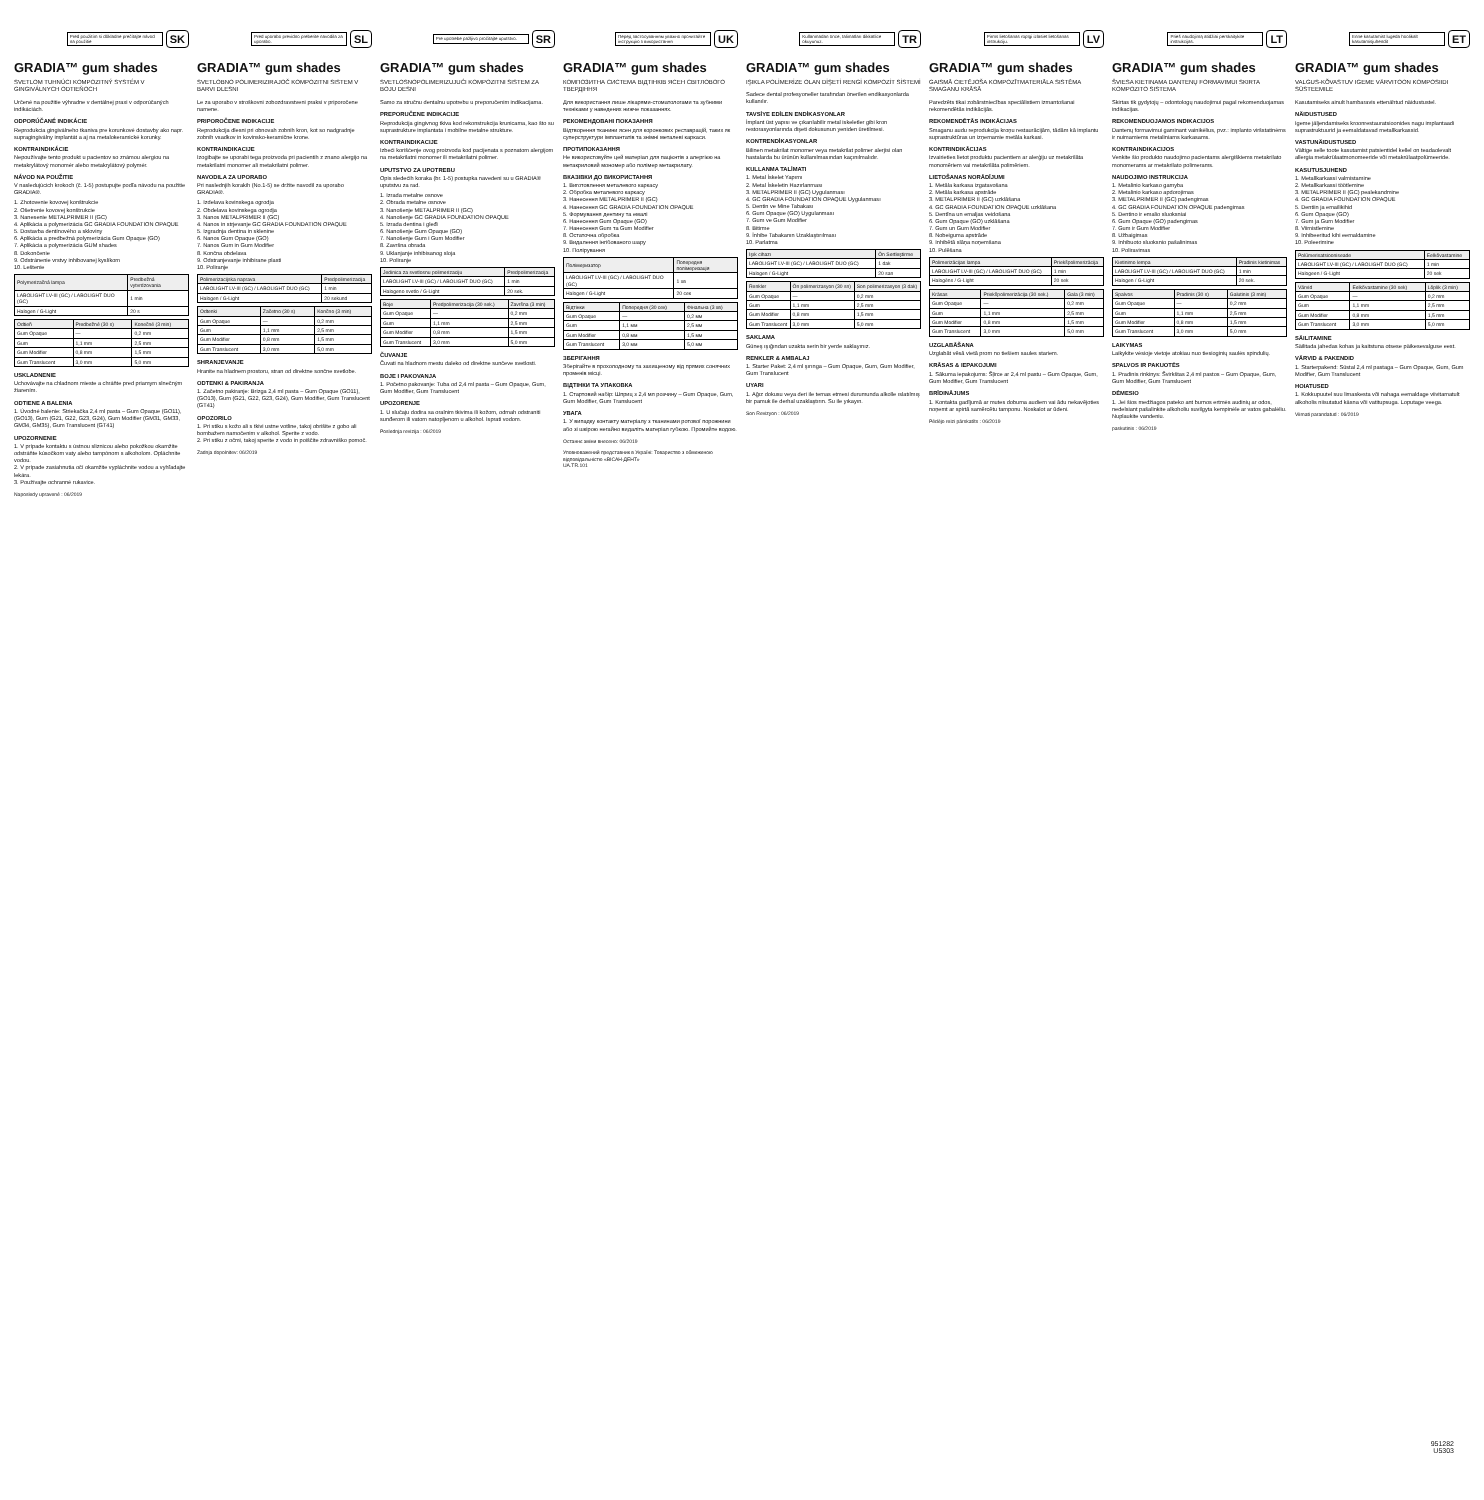Pred použitím si dôkladne prečítajte návod na použitie SK
GRADIA™ gum shades
SVETLOM TUHNÚCI KOMPOZITNÝ SYSTÉM V GINGIVÁLNYCH ODTIEŇOCH
Určené na použitie výhradne v dentálnej praxi v odporúčaných indikáciách.
ODPORÚČANÉ INDIKÁCIE
Reprodukcia gingiválneho tkaniva pre korunkové dostavby ako napr. supragingiválny implantát a aj na metalokeramické korunky.
KONTRAINDIKÁCIE
Nepoužívajte tento produkt u pacientov so známou alergiou na metakrylátový monomér alebo metakrylátový polymér.
NÁVOD NA POUŽITIE
V nasledujúcich krokoch (č. 1-5) postupujte podľa návodu na použitie GRADIA®.
1. Zhotovenie kovovej konštrukcie
2. Ošetrenie kovovej konštrukcie
3. Nanesenie METALPRIMER II (GC)
4. Aplikácia a polymerizácia GC GRADIA FOUNDATION OPAQUE
5. Dostavba dentínového a skloviny
6. Aplikácia a predbežná polymerizácia Gum Opaque (GO)
7. Aplikácia a polymerizácia GUM shades
8. Dokončenie
9. Odstránenie vrstvy inhibovanej kyslíkom
10. Leštenie
| Polymerizačná lampa | Predbežná vytvrdzovania |
| --- | --- |
| LABOLIGHT LV-III (GC) / LABOLIGHT DUO (GC) | 1 min |
| Halogen / G-Light | 20 s |
| Odtieň | Predbežné (30 s) | Konečné (3 min) |
| --- | --- | --- |
| Gum Opaque | — | 0,2 mm |
| Gum | 1,1 mm | 2,5 mm |
| Gum Modifier | 0,8 mm | 1,5 mm |
| Gum Translucent | 3,0 mm | 5,0 mm |
USKLADNENIE
Uchovávajte na chladnom mieste a chráňte pred priamym slnečným žiarením.
ODTIENE A BALENIA
1. Úvodné balenie: Striekačka 2,4 ml pasta – Gum Opaque (GO11), (GO13), Gum (G21, G22, G23, G24), Gum Modifier (GM31, GM33, GM34, GM35), Gum Translucent (GT41)
UPOZORNENIE
1. V prípade kontaktu s ústnou sliznicou alebo pokožkou okamžite odstráňte kúsočkom vaty alebo tampónom s alkoholom. Opláchnite vodou.
2. V prípade zasiahnutia očí okamžite vypláchnite vodou a vyhľadajte lekára.
3. Používajte ochranné rukavice.
Naposledy upravené : 06/2019
Pred uporabo previdno preberite navodila za uporabo. SL
GRADIA™ gum shades
SVETLOBNO POLIMERIZIRAJOČ KOMPOZITNI SISTEM V BARVI DLESNI
Le za uporabo v stroškovni zobozdravstveni praksi v priporočene namene.
PRIPOROČENE INDIKACIJE
Reprodukcija dlesni pri obnovah zobnih kron, kot so nadgradnje zobnih vsadkov in kovinsko-keramične krone.
KONTRAINDIKACIJE
Izogibajte se uporabi tega proizvoda pri pacientih z znano alergijo na metakrilatni monomer ali metakrilatni polimer.
NAVODILA ZA UPORABO
Pri naslednjih korakih (No.1-5) se držite navodil za uporabo GRADIA®.
1. Izdelava kovinskega ogrodja
2. Obdelava kovinskega ogrodja
3. Nanos METALPRIMER II (GC)
4. Nanos in strjevanje GC GRADIA FOUNDATION OPAQUE
5. Izgradnja dentina in sklenine
6. Nanos Gum Opaque (GO)
7. Nanos Gum in Gum Modifier
8. Končna obdelava
9. Odstranjevanje inhibirane plasti
10. Poliranje
| Polimerizacijska naprava | Predpolimerizacija |
| --- | --- |
| LABOLIGHT LV-III (GC) / LABOLIGHT DUO (GC) | 1 min |
| Halogen / G-Light | 20 sekund |
| Odtenki | Začetno (30 s) | Končno (3 min) |
| --- | --- | --- |
| Gum Opaque | — | 0,2 mm |
| Gum | 1,1 mm | 2,5 mm |
| Gum Modifier | 0,8 mm | 1,5 mm |
| Gum Translucent | 3,0 mm | 5,0 mm |
SHRANJEVANJE
Hranite na hladnem prostoru, stran od direktne sončne svetlobe.
ODTENKI & PAKIRANJA
1. Začetno pakiranje: Brizga 2,4 ml pasta – Gum Opaque (GO11), (GO13), Gum (G21, G22, G23, G24), Gum Modifier, Gum Translucent (GT41)
OPOZORILO
1. Pri stiku s kožo ali s tkivi ustne votline, takoj obrišite z gobo ali bombažem namočenim v alkohol. Sperite z vodo.
2. Pri stiku z očmi, takoj sperite z vodo in poiščite zdravniško pomoč.
Zadnja dopolnitev: 06/2019
Pre upotrebe pažljivo pročitajte uputstvo. SR
GRADIA™ gum shades
SVETLOSNOPOLIMERIZUJUĆI KOMPOZITNI SISTEM ZA BOJU DESNI
Samo za stručnu dentalnu upotrebu u preporučenim indikacijama.
PREPORUČENE INDIKACIJE
Reprodukcija gingivnog tkiva kod rekonstrukcija krunicama, kao što su suprastrukture implantata i mobilne metalne strukture.
KONTRAINDIKACIJE
Izbeći korišćenje ovog proizvoda kod pacijenata s poznatom alergijom na metakrilatni monomer ili metakrilatni polimer.
UPUTSTVO ZA UPOTREBU
Opis sledećih koraka (br. 1-5) postupka navedeni su u GRADIA® uputstvu za rad.
1. Izrada metalne osnove
2. Obrada metalne osnove
3. Nanošenje METALPRIMER II (GC)
4. Nanošenje GC GRADIA FOUNDATION OPAQUE
5. Izrada dentina i gleđi
6. Nanošenje Gum Opaque (GO)
7. Nanošenje Gum i Gum Modifier
8. Završna obrada
9. Uklanjanje inhibisanog sloja
10. Poliranje
| Jedinica za svetlosnu polimerizaciju | Predpolimerizacija |
| --- | --- |
| LABOLIGHT LV-III (GC) / LABOLIGHT DUO (GC) | 1 min |
| Halogeno svetlo / G-Light | 20 sek. |
| Boje | Predpolimerizacija (30 sek.) | Završna (3 min) |
| --- | --- | --- |
| Gum Opaque | — | 0,2 mm |
| Gum | 1,1 mm | 2,5 mm |
| Gum Modifier | 0,8 mm | 1,5 mm |
| Gum Translucent | 3,0 mm | 5,0 mm |
ČUVANJE
Čuvati na hladnom mestu daleko od direktne sunčeve svetlosti.
BOJE I PAKOVANJA
1. Početno pakovanje: Tuba od 2,4 ml pasta – Gum Opaque, Gum, Gum Modifier, Gum Translucent
UPOZORENJE
1. U slučaju dodira sa oralnim tkivima ili kožom, odmah odstraniti sunđerom ili vatom natopljenom u alkohol. Isprati vodom.
Poslednja revizija : 06/2019
Перед застосуванням уважно прочитайте інструкцію з використання UK
GRADIA™ gum shades
КОМПОЗИТНА СИСТЕМА ВІДТІНКІВ ЯСЕН СВІТЛОВОГО ТВЕРДІННЯ
Для використання лише лікарями-стоматологами та зубними техніками у наведених нижче показаннях.
РЕКОМЕНДОВАНІ ПОКАЗАННЯ
Відтворення тканини ясен для коронкових реставрацій, таких як суперструктури імплантатів та знімні металеві каркаси.
ПРОТИПОКАЗАННЯ
Не використовуйте цей матеріал для пацієнтів з алергією на метакриловий мономер або полімер метакрилату.
ВКАЗІВКИ ДО ВИКОРИСТАННЯ
1. Виготовлення металевого каркасу
2. Обробка металевого каркасу
3. Нанесення METALPRIMER II (GC)
4. Нанесення GC GRADIA FOUNDATION OPAQUE
5. Формування дентину та емалі
6. Нанесення Gum Opaque (GO)
7. Нанесення Gum та Gum Modifier
8. Остаточна обробка
9. Видалення інгібованого шару
10. Полірування
| Полімеризатор | Попередня полімеризація |
| --- | --- |
| LABOLIGHT LV-III (GC) / LABOLIGHT DUO (GC) | 1 хв |
| Halogen / G-Light | 20 сек |
| Відтінки | Попередня (30 сек) | Фінальна (3 хв) |
| --- | --- | --- |
| Gum Opaque | — | 0,2 мм |
| Gum | 1,1 мм | 2,5 мм |
| Gum Modifier | 0,8 мм | 1,5 мм |
| Gum Translucent | 3,0 мм | 5,0 мм |
ЗБЕРІГАННЯ
Зберігайте в прохолодному та захищеному від прямих сонячних променів місці.
ВІДТІНКИ ТА УПАКОВКА
1. Стартовий набір: Шприц з 2,4 мл розчину – Gum Opaque, Gum, Gum Modifier, Gum Translucent
УВАГА
1. У випадку контакту матеріалу з тканинами ротової порожнини або зі шкірою негайно видаліть матеріал губкою. Промийте водою.
Останнє зміни внесено: 06/2019
Уповноважений представник в Україні: Товариство з обмеженою відповідальністю «ВІСАН-ДЕНТ»
UA.TR.101
Kullanmadan önce, talimatları dikkatlice okuyunuz. TR
GRADIA™ gum shades
IŞIKLA POLİMERİZE OLAN DİŞETİ RENGİ KOMPOZİT SİSTEMİ
Sadece dental profesyoneller tarafından önerilen endikasyonlarda kullanılır.
TAVSİYE EDİLEN ENDİKASYONLAR
İmplant üst yapısı ve çıkarılabilir metal iskeletler gibi kron restorasyonlarında dişeti dokusunun yeniden üretilmesi.
KONTRENDİKASYONLAR
Bilinen metakrilat monomer veya metakrilat polimer alerjisi olan hastalarda bu ürünün kullanılmasından kaçınılmalıdır.
KULLANMA TALİMATI
1. Metal İskelet Yapımı
2. Metal İskeletin Hazırlanması
3. METALPRIMER II (GC) Uygulanması
4. GC GRADIA FOUNDATION OPAQUE Uygulanması
5. Dentin ve Mine Tabakası
6. Gum Opaque (GO) Uygulanması
7. Gum ve Gum Modifier
8. Bitirme
9. İnhibe Tabakanın Uzaklaştırılması
10. Parlatma
| Işık cihazı | Ön Sertleştirme |
| --- | --- |
| LABOLIGHT LV-III (GC) / LABOLIGHT DUO (GC) | 1 dak |
| Halogen / G-Light | 20 san |
| Renkler | Ön polimerizasyon (30 sn) | Son polimerizasyon (3 dak) |
| --- | --- | --- |
| Gum Opaque | — | 0,2 mm |
| Gum | 1,1 mm | 2,5 mm |
| Gum Modifier | 0,8 mm | 1,5 mm |
| Gum Translucent | 3,0 mm | 5,0 mm |
SAKLAMA
Güneş ışığından uzakta serin bir yerde saklayınız.
RENKLER & AMBALAJ
1. Starter Paket: 2,4 ml şırınga – Gum Opaque, Gum, Gum Modifier, Gum Translucent
UYARI
1. Ağız dokusu veya deri ile temas etmesi durumunda alkolle ıslatılmış bir pamuk ile derhal uzaklaştırın. Su ile yıkayın.
Son Revizyon : 06/2019
Pirms lietošanas rūpīgi izlasiet lietošanas instrukciju. LV
GRADIA™ gum shades
GAISMĀ CIETĒJOŠA KOMPOZĪTMATERIĀLA SISTĒMA SMAGANU KRĀSĀ
Paredzēts tikai zobārstniecības speciālistiem izmantošanai rekomendētās indikācijās.
REKOMENDĒTĀS INDIKĀCIJAS
Smaganu audu reprodukcija kroņu restaurācijām, tādām kā implantu suprastruktūras un izņemamie metāla karkasi.
KONTRINDIKĀCIJAS
Izvairieties lietot produktu pacientiem ar alerģiju uz metakrilāta monomēriem vai metakrilāta polimēriem.
LIETOŠANAS NORĀDĪJUMI
1. Metāla karkasa izgatavošana
2. Metāla karkasa apstrāde
3. METALPRIMER II (GC) uzklāšana
4. GC GRADIA FOUNDATION OPAQUE uzklāšana
5. Dentīna un emaljas veidošana
6. Gum Opaque (GO) uzklāšana
7. Gum un Gum Modifier
8. Nobeiguma apstrāde
9. Inhibētā slāņa noņemšana
10. Pulēšana
| Polimerizācijas lampa | Priekšpolimerizācija |
| --- | --- |
| LABOLIGHT LV-III (GC) / LABOLIGHT DUO (GC) | 1 min |
| Halogēns / G-Light | 20 sek |
| Krāsas | Priekšpolimerizācija (30 sek.) | Gala (3 min) |
| --- | --- | --- |
| Gum Opaque | — | 0,2 mm |
| Gum | 1,1 mm | 2,5 mm |
| Gum Modifier | 0,8 mm | 1,5 mm |
| Gum Translucent | 3,0 mm | 5,0 mm |
UZGLABĀŠANA
Uzglabāt vēsā vietā prom no tiešiem saules stariem.
KRĀSAS & IEPAKOJUMI
1. Sākuma iepakojums: Šļirce ar 2,4 ml pastu – Gum Opaque, Gum, Gum Modifier, Gum Translucent
BRĪDINĀJUMS
1. Kontakta gadījumā ar mutes dobuma audiem vai ādu nekavējoties noņemt ar spirtā samērcētu tamponu. Noskalot ar ūdeni.
Pēdējo reizi pārskatīts : 06/2019
Prieš naudojimą atidžiai perskaitykite instrukcijas. LT
GRADIA™ gum shades
ŠVIESA KIETINAMA DANTENŲ FORMAVIMUI SKIRTA KOMPOZITO SISTEMA
Skirtas tik gydytojų – odontologų naudojimui pagal rekomenduojamas indikacijas.
REKOMENDUOJAMOS INDIKACIJOS
Dantenų formavimui gaminant vainikėlius, pvz.: implanto viršstatinėms ir nuimamiems metaliniams karkasams.
KONTRAINDIKACIJOS
Venkite šio produkto naudojimo pacientams alergiškiems metakrilato monomerams ar metakrilato polimerams.
NAUDOJIMO INSTRUKCIJA
1. Metalinio karkaso gamyba
2. Metalinio karkaso apdorojimas
3. METALPRIMER II (GC) padengimas
4. GC GRADIA FOUNDATION OPAQUE padengimas
5. Dentino ir emalio sluoksniai
6. Gum Opaque (GO) padengimas
7. Gum ir Gum Modifier
8. Užbaigimas
9. Inhibuoto sluoksnio pašalinimas
10. Poliravimas
| Kietinimo lempa | Pradinis kietinimas |
| --- | --- |
| LABOLIGHT LV-III (GC) / LABOLIGHT DUO (GC) | 1 min |
| Halogen / G-Light | 20 sek. |
| Spalvos | Pradinis (30 s) | Galutinis (3 min) |
| --- | --- | --- |
| Gum Opaque | — | 0,2 mm |
| Gum | 1,1 mm | 2,5 mm |
| Gum Modifier | 0,8 mm | 1,5 mm |
| Gum Translucent | 3,0 mm | 5,0 mm |
LAIKYMAS
Laikykite vėsioje vietoje atokiau nuo tiesioginių saulės spindulių.
SPALVOS IR PAKUOTĖS
1. Pradinis rinkinys: Švirkštas 2,4 ml pastos – Gum Opaque, Gum, Gum Modifier, Gum Translucent
DĖMESIO
1. Jei šios medžiagos pateko ant burnos ertmės audinių ar odos, nedelsiant pašalinkite alkoholiu suvilgyta kempinėle ar vatos gabalėliu. Nuplaukite vandeniu.
paskutinis : 06/2019
Enne kasutamist lugeda hoolikalt kasutamisjuhendit ET
GRADIA™ gum shades
VALGUS-KÕVASTUV IGEME VÄRVITOON KOMPOSIIDI SÜSTEEMILE
Kasutamiseks ainult hambaravis ettenähtud näidustustel.
NÄIDUSTUSED
Igeme jäljendamiseks kroonrestauratsioonides nagu implantaadi suprastruktuurid ja eemaldatavad metallkarkassid.
VASTUNÄIDUSTUSED
Vältige selle toote kasutamist patsientidel kellel on teadaolevalt allergia metakrülaatmonomeeride või metakrülaatpolümeeride.
KASUTUSJUHEND
1. Metallkarkassi valmistamine
2. Metallkarkassi töötlemine
3. METALPRIMER II (GC) pealekandmine
4. GC GRADIA FOUNDATION OPAQUE
5. Dentiin ja emailikihid
6. Gum Opaque (GO)
7. Gum ja Gum Modifier
8. Viimistlemine
9. Inhibeeritud kihi eemaldamine
10. Poleerimine
| Polümerisatsiooniseade | Eelkõvastamine |
| --- | --- |
| LABOLIGHT LV-III (GC) / LABOLIGHT DUO (GC) | 1 min |
| Halogeen / G-Light | 20 sek |
| Värvid | Eelkõvastamine (30 sek) | Lõplik (3 min) |
| --- | --- | --- |
| Gum Opaque | — | 0,2 mm |
| Gum | 1,1 mm | 2,5 mm |
| Gum Modifier | 0,8 mm | 1,5 mm |
| Gum Translucent | 3,0 mm | 5,0 mm |
SÄILITAMINE
Säilitada jahedas kohas ja kaitstuna otsese päikesevalguse eest.
VÄRVID & PAKENDID
1. Starterpakend: Süstal 2,4 ml pastaga – Gum Opaque, Gum, Gum Modifier, Gum Translucent
HOIATUSED
1. Kokkupuutel suu limaskesta või nahaga eemaldage viivitamatult alkoholis niisutatud käsna või vatitupsuga. Loputage veega.
Viimati parandatud : 06/2019
951282
U5303